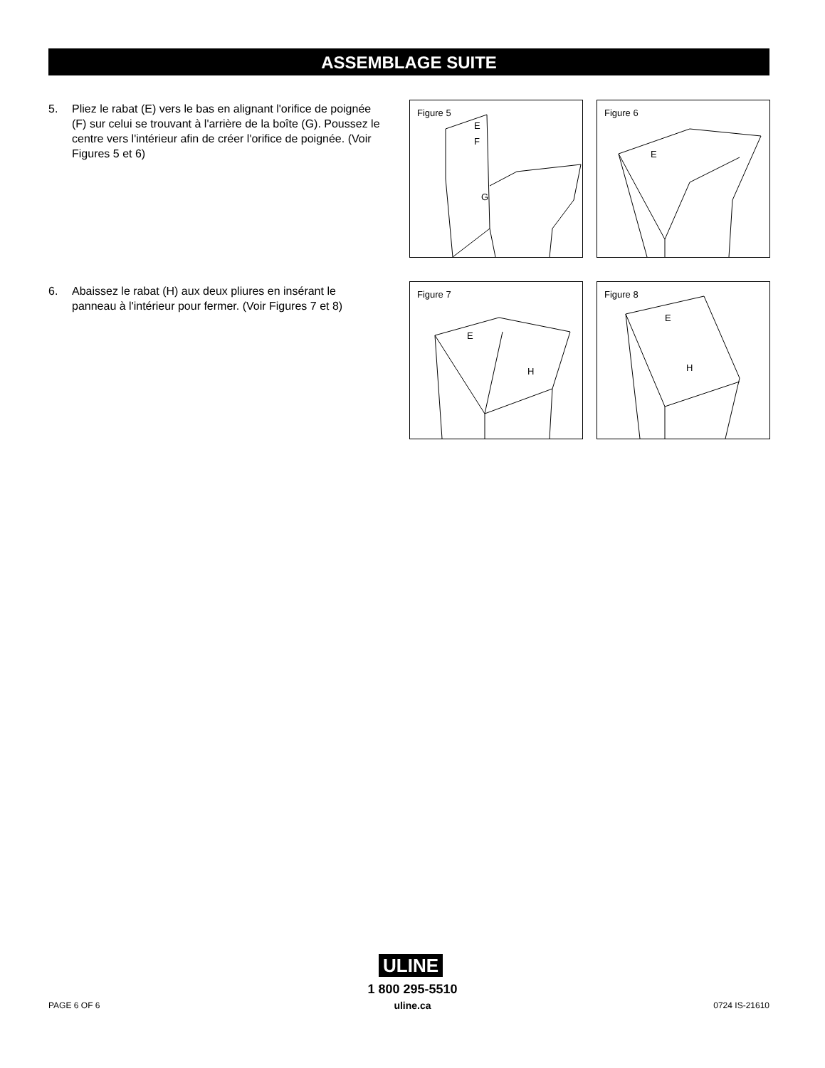ASSEMBLAGE SUITE
5. Pliez le rabat (E) vers le bas en alignant l'orifice de poignée (F) sur celui se trouvant à l'arrière de la boîte (G). Poussez le centre vers l'intérieur afin de créer l'orifice de poignée. (Voir Figures 5 et 6)
6. Abaissez le rabat (H) aux deux pliures en insérant le panneau à l'intérieur pour fermer. (Voir Figures 7 et 8)
Figure 5
E
F
G
Figure 6
E
Figure 7
E
H
Figure 8
E
H
ULINE
1 800 295-5510
uline.ca
PAGE 6 OF 6 0724 IS-21610